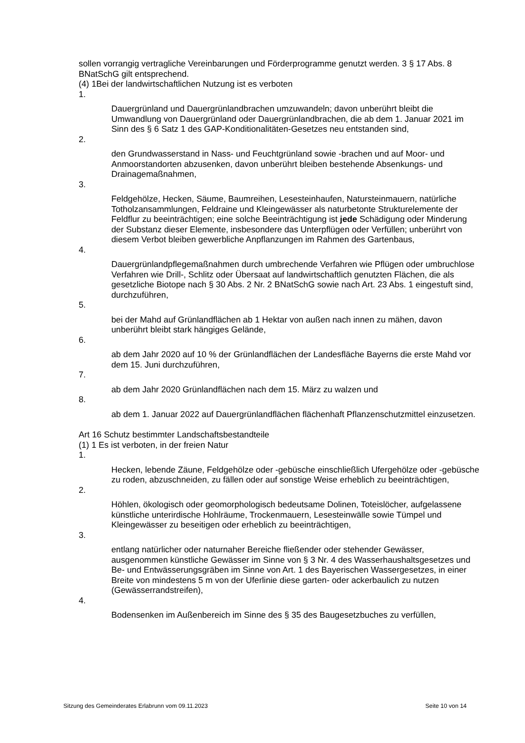sollen vorrangig vertragliche Vereinbarungen und Förderprogramme genutzt werden. 3 § 17 Abs. 8 BNatSchG gilt entsprechend.
(4) 1Bei der landwirtschaftlichen Nutzung ist es verboten
1.
Dauergrünland und Dauergrünlandbrachen umzuwandeln; davon unberührt bleibt die Umwandlung von Dauergrünland oder Dauergrünlandbrachen, die ab dem 1. Januar 2021 im Sinn des § 6 Satz 1 des GAP-Konditionalitäten-Gesetzes neu entstanden sind,
2.
den Grundwasserstand in Nass- und Feuchtgrünland sowie -brachen und auf Moor- und Anmoorstandorten abzusenken, davon unberührt bleiben bestehende Absenkungs- und Drainagemaßnahmen,
3.
Feldgehölze, Hecken, Säume, Baumreihen, Lesesteinhaufen, Natursteinmauern, natürliche Totholzansammlungen, Feldraine und Kleingewässer als naturbetonte Strukturelemente der Feldflur zu beeinträchtigen; eine solche Beeinträchtigung ist jede Schädigung oder Minderung der Substanz dieser Elemente, insbesondere das Unterpflügen oder Verfüllen; unberührt von diesem Verbot bleiben gewerbliche Anpflanzungen im Rahmen des Gartenbaus,
4.
Dauergrünlandpflegemaßnahmen durch umbrechende Verfahren wie Pflügen oder umbruchlose Verfahren wie Drill-, Schlitz oder Übersaat auf landwirtschaftlich genutzten Flächen, die als gesetzliche Biotope nach § 30 Abs. 2 Nr. 2 BNatSchG sowie nach Art. 23 Abs. 1 eingestuft sind, durchzuführen,
5.
bei der Mahd auf Grünlandflächen ab 1 Hektar von außen nach innen zu mähen, davon unberührt bleibt stark hängiges Gelände,
6.
ab dem Jahr 2020 auf 10 % der Grünlandflächen der Landesfläche Bayerns die erste Mahd vor dem 15. Juni durchzuführen,
7.
ab dem Jahr 2020 Grünlandflächen nach dem 15. März zu walzen und
8.
ab dem 1. Januar 2022 auf Dauergrünlandflächen flächenhaft Pflanzenschutzmittel einzusetzen.
Art 16 Schutz bestimmter Landschaftsbestandteile
(1) 1 Es ist verboten, in der freien Natur
1.
Hecken, lebende Zäune, Feldgehölze oder -gebüsche einschließlich Ufergehölze oder -gebüsche zu roden, abzuschneiden, zu fällen oder auf sonstige Weise erheblich zu beeinträchtigen,
2.
Höhlen, ökologisch oder geomorphologisch bedeutsame Dolinen, Toteislöcher, aufgelassene künstliche unterirdische Hohlräume, Trockenmauern, Lesesteinwälle sowie Tümpel und Kleingewässer zu beseitigen oder erheblich zu beeinträchtigen,
3.
entlang natürlicher oder naturnaher Bereiche fließender oder stehender Gewässer, ausgenommen künstliche Gewässer im Sinne von § 3 Nr. 4 des Wasserhaushaltsgesetzes und Be- und Entwässerungsgräben im Sinne von Art. 1 des Bayerischen Wassergesetzes, in einer Breite von mindestens 5 m von der Uferlinie diese garten- oder ackerbaulich zu nutzen (Gewässerrandstreifen),
4.
Bodensenken im Außenbereich im Sinne des § 35 des Baugesetzbuches zu verfüllen,
Sitzung des Gemeinderates Erlabrunn vom 09.11.2023 Seite 10 von 14